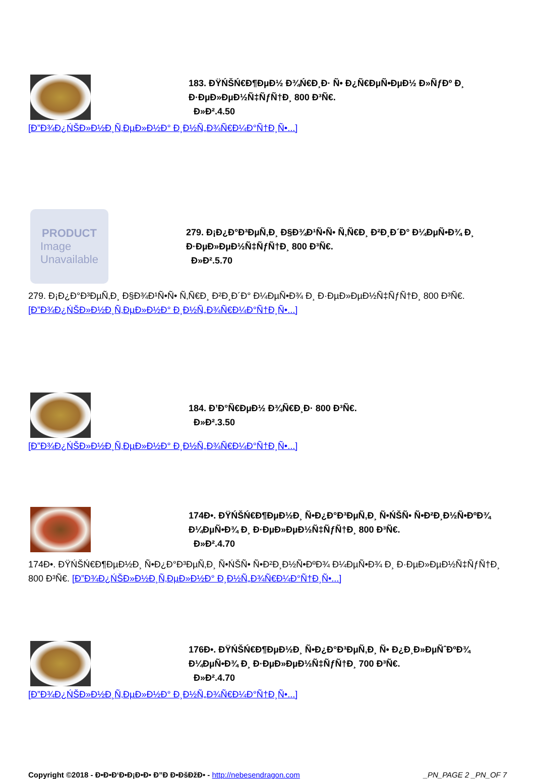183. ĐŸŃŠŃ€Đ¶ĐµĐ½ Đ¾Ń€Đ¸Đ· Ñ• Đ¿Ñ€ĐµÑ•ĐµĐ½ Đ»ÑƒĐº Đ¸ Đ·ĐµĐ»ĐµĐ½Ñ‡ÑƒÑ†Đ¸ 800 Đ³Ñ€.
Đ»Đ².4.50
[Đ”Đ¾Đ¿ŃŠĐ»Đ½Đ¸Ñ‚ĐµĐ»Đ½Đ° Đ¸Đ½Ñ„Đ¾Ñ€Đ¼Đ°Ñ†Đ¸Ñ•...]
PRODUCT
Image
Unavailable
279. Đ¡Đ¿Đ°Đ³ĐµÑ‚Đ¸ Đ§Đ¾Đ¹Ñ•Ñ• Ñ‚Ñ€Đ¸ Đ²Đ¸Đ´Đ° Đ¼ĐµÑ•Đ¾ Đ¸ Đ·ĐµĐ»ĐµĐ½Ñ‡ÑƒÑ†Đ¸ 800 Đ³Ñ€.
Đ»Đ².5.70
279. Đ¡Đ¿Đ°Đ³ĐµÑ‚Đ¸ Đ§Đ¾Đ¹Ñ•Ñ• Ñ‚Ñ€Đ¸ Đ²Đ¸Đ´Đ° Đ¼ĐµÑ•Đ¾ Đ¸ Đ·ĐµĐ»ĐµĐ½Ñ‡ÑƒÑ†Đ¸ 800 Đ³Ñ€.
[Đ”Đ¾Đ¿ŃŠĐ»Đ½Đ¸Ñ‚ĐµĐ»Đ½Đ° Đ¸Đ½Ñ„Đ¾Ñ€Đ¼Đ°Ñ†Đ¸Ñ•...]
184. Đ’Đ°Ñ€ĐµĐ½ Đ¾Ñ€Đ¸Đ· 800 Đ³Ñ€.
Đ»Đ².3.50
[Đ”Đ¾Đ¿ŃŠĐ»Đ½Đ¸Ñ‚ĐµĐ»Đ½Đ° Đ¸Đ½Ñ„Đ¾Ñ€Đ¼Đ°Ñ†Đ¸Ñ•...]
174Đ•. ĐŸŃŠŃ€Đ¶ĐµĐ½Đ¸ Ñ•Đ¿Đ°Đ³ĐµÑ‚Đ¸ Ñ•ŃŠÑ• Ñ•Đ²Đ¸Đ½Ñ•ĐºĐ¾ Đ¼ĐµÑ•Đ¾ Đ¸ Đ·ĐµĐ»ĐµĐ½Ñ‡ÑƒÑ†Đ¸ 800 Đ³Ñ€.
Đ»Đ².4.70
174Đ•. ĐŸŃŠŃ€Đ¶ĐµĐ½Đ¸ Ñ•Đ¿Đ°Đ³ĐµÑ‚Đ¸ Ñ•ŃŠÑ• Ñ•Đ²Đ¸Đ½Ñ•ĐºĐ¾ Đ¼ĐµÑ•Đ¾ Đ¸ Đ·ĐµĐ»ĐµĐ½Ñ‡ÑƒÑ†Đ¸ 800 Đ³Ñ€. [Đ”Đ¾Đ¿ŃŠĐ»Đ½Đ¸Ñ‚ĐµĐ»Đ½Đ° Đ¸Đ½Ñ„Đ¾Ñ€Đ¼Đ°Ñ†Đ¸Ñ•...]
176Đ•. ĐŸŃŠŃ€Đ¶ĐµĐ½Đ¸ Ñ•Đ¿Đ°Đ³ĐµÑ‚Đ¸ Ñ• Đ¿Đ¸Đ»ĐµÑˆĐºĐ¾ Đ¼ĐµÑ•Đ¾ Đ¸ Đ·ĐµĐ»ĐµĐ½Ñ‡ÑƒÑ†Đ¸ 700 Đ³Ñ€.
Đ»Đ².4.70
[Đ”Đ¾Đ¿ŃŠĐ»Đ½Đ¸Ñ‚ĐµĐ»Đ½Đ° Đ¸Đ½Ñ„Đ¾Ñ€Đ¼Đ°Ñ†Đ¸Ñ•...]
Copyright ©2018 - Đ•Đ•Đ‘Đ•Đ¡Đ•Đ• Đ”Đ Đ•ĐšĐžĐ• - http://nebesendragon.com _PN_PAGE 2 _PN_OF 7